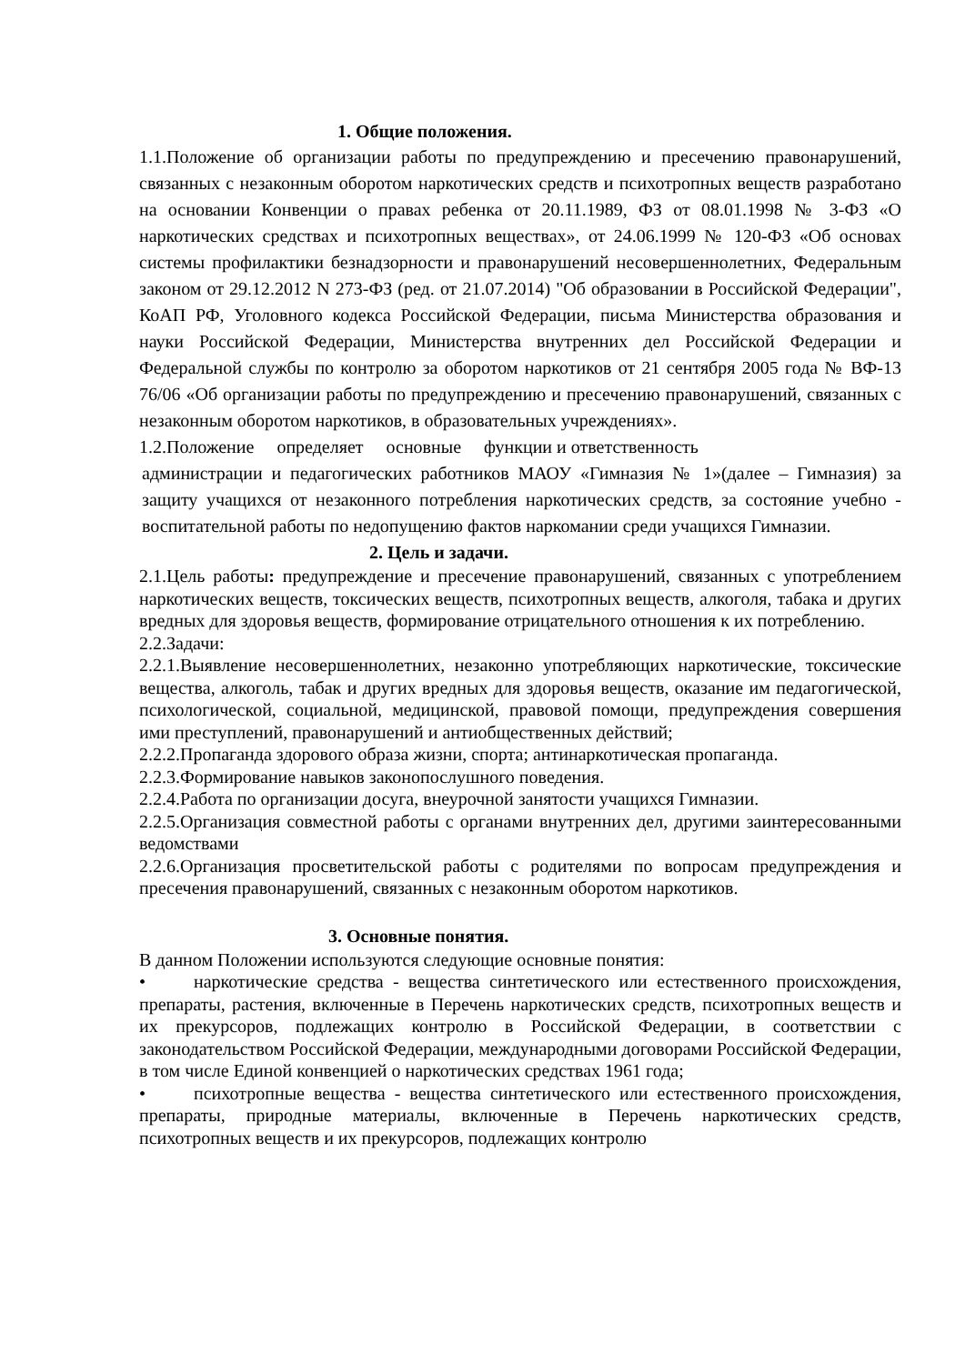1. Общие положения.
1.1.Положение об организации работы по предупреждению и пресечению правонарушений, связанных с незаконным оборотом наркотических средств и психотропных веществ разработано на основании Конвенции о правах ребенка от 20.11.1989, ФЗ от 08.01.1998 № 3-ФЗ «О наркотических средствах и психотропных веществах», от 24.06.1999 № 120-ФЗ «Об основах системы профилактики безнадзорности и правонарушений несовершеннолетних, Федеральным законом от 29.12.2012 N 273-ФЗ (ред. от 21.07.2014) "Об образовании в Российской Федерации", КоАП РФ, Уголовного кодекса Российской Федерации, письма Министерства образования и науки Российской Федерации, Министерства внутренних дел Российской Федерации и Федеральной службы по контролю за оборотом наркотиков от 21 сентября 2005 года № ВФ-13 76/06 «Об организации работы по предупреждению и пресечению правонарушений, связанных с незаконным оборотом наркотиков, в образовательных учреждениях».
1.2.Положение определяет основные функции и ответственность
администрации и педагогических работников МАОУ «Гимназия № 1»(далее – Гимназия) за защиту учащихся от незаконного потребления наркотических средств, за состояние учебно - воспитательной работы по недопущению фактов наркомании среди учащихся Гимназии.
2. Цель и задачи.
2.1.Цель работы: предупреждение и пресечение правонарушений, связанных с употреблением наркотических веществ, токсических веществ, психотропных веществ, алкоголя, табака и других вредных для здоровья веществ, формирование отрицательного отношения к их потреблению.
2.2.Задачи:
2.2.1.Выявление несовершеннолетних, незаконно употребляющих наркотические, токсические вещества, алкоголь, табак и других вредных для здоровья веществ, оказание им педагогической, психологической, социальной, медицинской, правовой помощи, предупреждения совершения ими преступлений, правонарушений и антиобщественных действий;
2.2.2.Пропаганда здорового образа жизни, спорта; антинаркотическая пропаганда.
2.2.3.Формирование навыков законопослушного поведения.
2.2.4.Работа по организации досуга, внеурочной занятости учащихся Гимназии.
2.2.5.Организация совместной работы с органами внутренних дел, другими заинтересованными ведомствами
2.2.6.Организация просветительской работы с родителями по вопросам предупреждения и пресечения правонарушений, связанных с незаконным оборотом наркотиков.
3. Основные понятия.
В данном Положении используются следующие основные понятия:
• наркотические средства - вещества синтетического или естественного происхождения, препараты, растения, включенные в Перечень наркотических средств, психотропных веществ и их прекурсоров, подлежащих контролю в Российской Федерации, в соответствии с законодательством Российской Федерации, международными договорами Российской Федерации, в том числе Единой конвенцией о наркотических средствах 1961 года;
• психотропные вещества - вещества синтетического или естественного происхождения, препараты, природные материалы, включенные в Перечень наркотических средств, психотропных веществ и их прекурсоров, подлежащих контролю